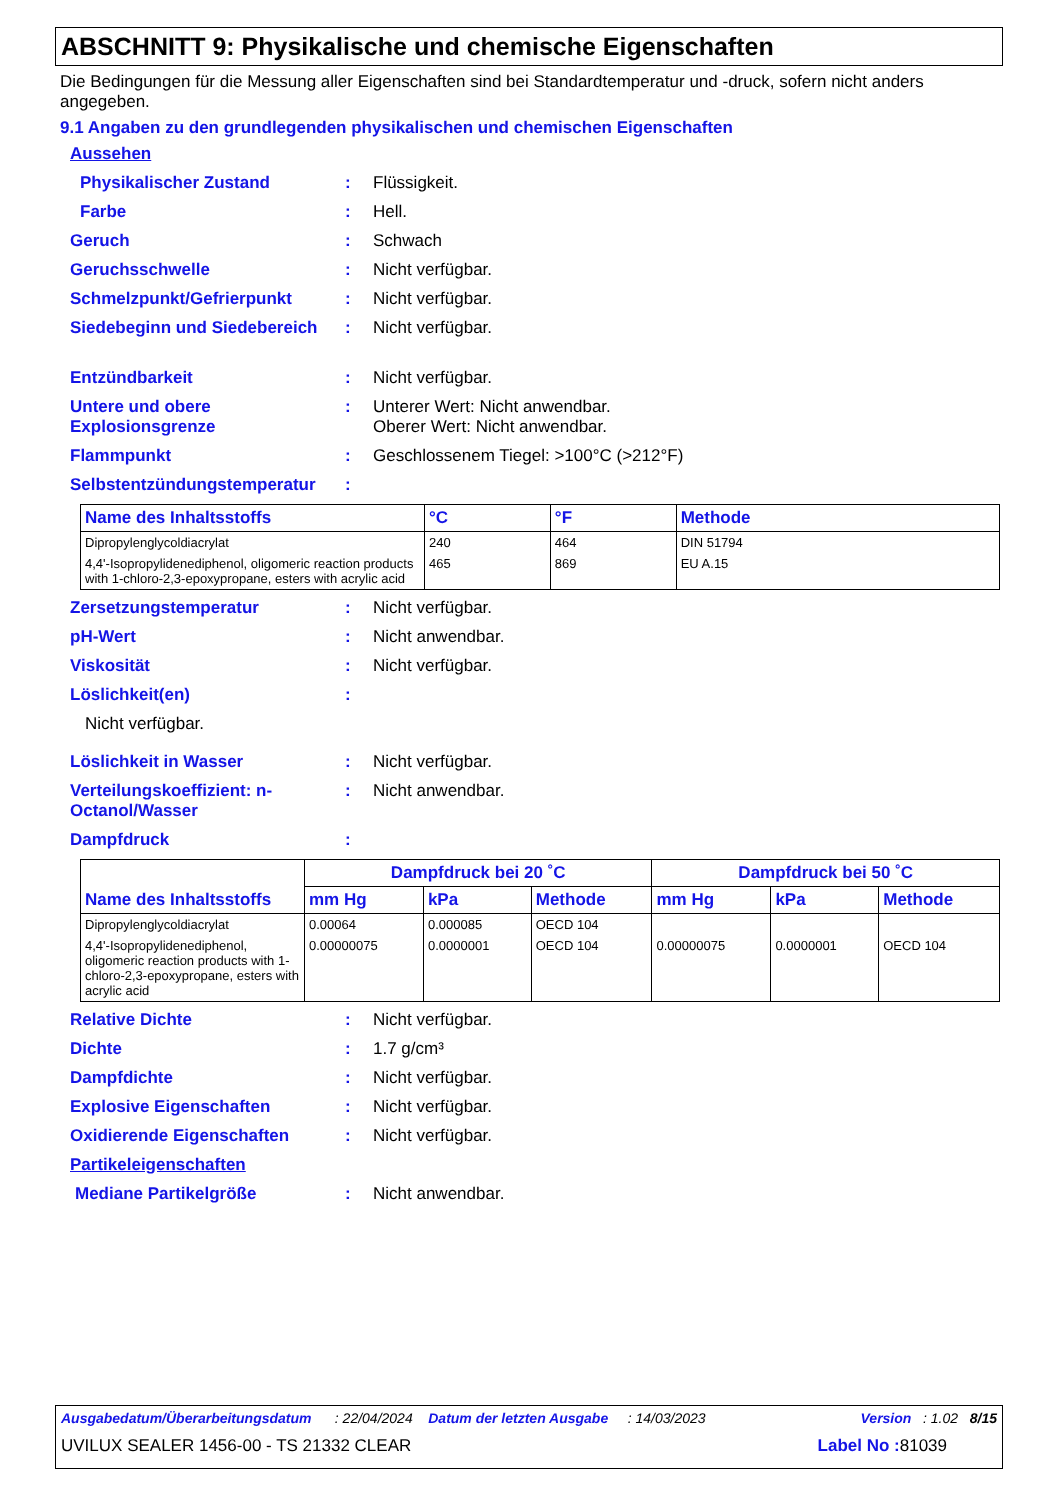ABSCHNITT 9: Physikalische und chemische Eigenschaften
Die Bedingungen für die Messung aller Eigenschaften sind bei Standardtemperatur und -druck, sofern nicht anders angegeben.
9.1 Angaben zu den grundlegenden physikalischen und chemischen Eigenschaften
Aussehen
Physikalischer Zustand: Flüssigkeit.
Farbe: Hell.
Geruch: Schwach
Geruchsschwelle: Nicht verfügbar.
Schmelzpunkt/Gefrierpunkt: Nicht verfügbar.
Siedebeginn und Siedebereich: Nicht verfügbar.
Entzündbarkeit: Nicht verfügbar.
Untere und obere Explosionsgrenze: Unterer Wert: Nicht anwendbar.
Oberer Wert: Nicht anwendbar.
Flammpunkt: Geschlossenem Tiegel: >100°C (>212°F)
Selbstentzündungstemperatur:
| Name des Inhaltsstoffs | °C | °F | Methode |
| --- | --- | --- | --- |
| Dipropylenglycoldiacrylat | 240 | 464 | DIN 51794 |
| 4,4'-Isopropylidenediphenol, oligomeric reaction products with 1-chloro-2,3-epoxypropane, esters with acrylic acid | 465 | 869 | EU A.15 |
Zersetzungstemperatur: Nicht verfügbar.
pH-Wert: Nicht anwendbar.
Viskosität: Nicht verfügbar.
Löslichkeit(en):
Nicht verfügbar.
Löslichkeit in Wasser: Nicht verfügbar.
Verteilungskoeffizient: n-Octanol/Wasser: Nicht anwendbar.
Dampfdruck:
| Name des Inhaltsstoffs | Dampfdruck bei 20 ˚C | | | Dampfdruck bei 50 ˚C | | |
| --- | --- | --- | --- | --- | --- | --- |
| | mm Hg | kPa | Methode | mm Hg | kPa | Methode |
| Dipropylenglycoldiacrylat | 0.00064 | 0.000085 | OECD 104 | | | |
| 4,4'-Isopropylidenediphenol, oligomeric reaction products with 1-chloro-2,3-epoxypropane, esters with acrylic acid | 0.00000075 | 0.0000001 | OECD 104 | 0.00000075 | 0.0000001 | OECD 104 |
Relative Dichte: Nicht verfügbar.
Dichte: 1.7 g/cm³
Dampfdichte: Nicht verfügbar.
Explosive Eigenschaften: Nicht verfügbar.
Oxidierende Eigenschaften: Nicht verfügbar.
Partikeleigenschaften
Mediane Partikelgröße: Nicht anwendbar.
Ausgabedatum/Überarbeitungsdatum : 22/04/2024 Datum der letzten Ausgabe : 14/03/2023 Version : 1.02 8/15
UVILUX SEALER 1456-00 - TS 21332 CLEAR Label No : 81039